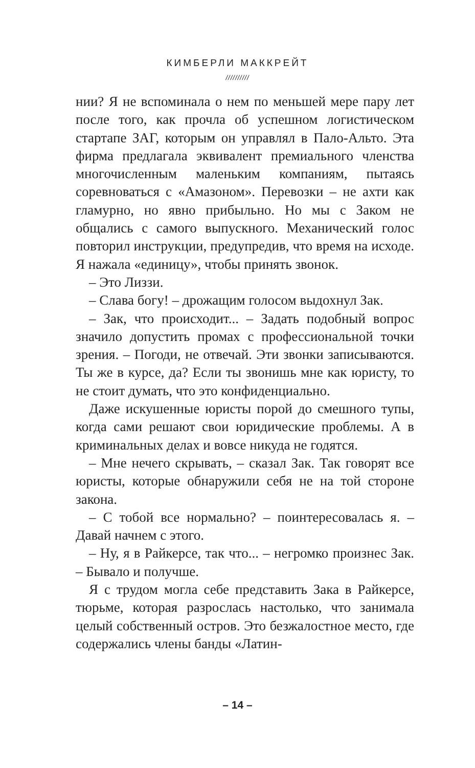КИМБЕРЛИ МАККРЕЙТ
//////////
нии? Я не вспоминала о нем по меньшей мере пару лет после того, как прочла об успешном логистическом стартапе ЗАГ, которым он управлял в Пало-Альто. Эта фирма предлагала эквивалент премиального членства многочисленным маленьким компаниям, пытаясь соревноваться с «Амазоном». Перевозки – не ахти как гламурно, но явно прибыльно. Но мы с Заком не общались с самого выпускного. Механический голос повторил инструкции, предупредив, что время на исходе. Я нажала «единицу», чтобы принять звонок.
– Это Лиззи.
– Слава богу! – дрожащим голосом выдохнул Зак.
– Зак, что происходит... – Задать подобный вопрос значило допустить промах с профессиональной точки зрения. – Погоди, не отвечай. Эти звонки записываются. Ты же в курсе, да? Если ты звонишь мне как юристу, то не стоит думать, что это конфиденциально.
Даже искушенные юристы порой до смешного тупы, когда сами решают свои юридические проблемы. А в криминальных делах и вовсе никуда не годятся.
– Мне нечего скрывать, – сказал Зак. Так говорят все юристы, которые обнаружили себя не на той стороне закона.
– С тобой все нормально? – поинтересовалась я. – Давай начнем с этого.
– Ну, я в Райкерсе, так что... – негромко произнес Зак. – Бывало и получше.
Я с трудом могла себе представить Зака в Райкерсе, тюрьме, которая разрослась настолько, что занимала целый собственный остров. Это безжалостное место, где содержались члены банды «Латин-
– 14 –